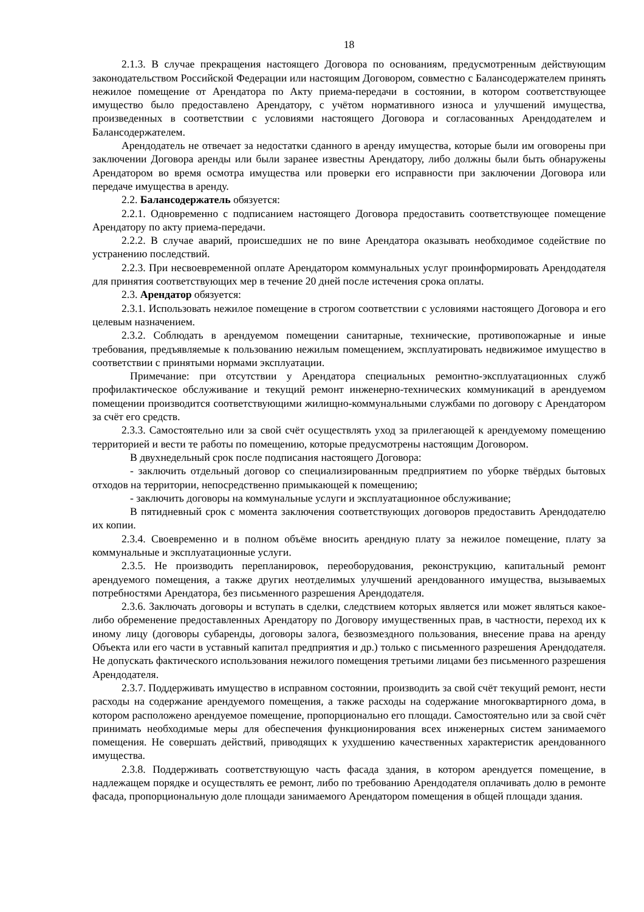18
2.1.3. В случае прекращения настоящего Договора по основаниям, предусмотренным действующим законодательством Российской Федерации или настоящим Договором, совместно с Балансодержателем принять нежилое помещение от Арендатора по Акту приема-передачи в состоянии, в котором соответствующее имущество было предоставлено Арендатору, с учётом нормативного износа и улучшений имущества, произведенных в соответствии с условиями настоящего Договора и согласованных Арендодателем и Балансодержателем.
Арендодатель не отвечает за недостатки сданного в аренду имущества, которые были им оговорены при заключении Договора аренды или были заранее известны Арендатору, либо должны были быть обнаружены Арендатором во время осмотра имущества или проверки его исправности при заключении Договора или передаче имущества в аренду.
2.2. Балансодержатель обязуется:
2.2.1. Одновременно с подписанием настоящего Договора предоставить соответствующее помещение Арендатору по акту приема-передачи.
2.2.2. В случае аварий, происшедших не по вине Арендатора оказывать необходимое содействие по устранению последствий.
2.2.3. При несвоевременной оплате Арендатором коммунальных услуг проинформировать Арендодателя для принятия соответствующих мер в течение 20 дней после истечения срока оплаты.
2.3. Арендатор обязуется:
2.3.1. Использовать нежилое помещение в строгом соответствии с условиями настоящего Договора и его целевым назначением.
2.3.2. Соблюдать в арендуемом помещении санитарные, технические, противопожарные и иные требования, предъявляемые к пользованию нежилым помещением, эксплуатировать недвижимое имущество в соответствии с принятыми нормами эксплуатации.
Примечание: при отсутствии у Арендатора специальных ремонтно-эксплуатационных служб профилактическое обслуживание и текущий ремонт инженерно-технических коммуникаций в арендуемом помещении производится соответствующими жилищно-коммунальными службами по договору с Арендатором за счёт его средств.
2.3.3. Самостоятельно или за свой счёт осуществлять уход за прилегающей к арендуемому помещению территорией и вести те работы по помещению, которые предусмотрены настоящим Договором.
В двухнедельный срок после подписания настоящего Договора:
- заключить отдельный договор со специализированным предприятием по уборке твёрдых бытовых отходов на территории, непосредственно примыкающей к помещению;
- заключить договоры на коммунальные услуги и эксплуатационное обслуживание;
В пятидневный срок с момента заключения соответствующих договоров предоставить Арендодателю их копии.
2.3.4. Своевременно и в полном объёме вносить арендную плату за нежилое помещение, плату за коммунальные и эксплуатационные услуги.
2.3.5. Не производить перепланировок, переоборудования, реконструкцию, капитальный ремонт арендуемого помещения, а также других неотделимых улучшений арендованного имущества, вызываемых потребностями Арендатора, без письменного разрешения Арендодателя.
2.3.6. Заключать договоры и вступать в сделки, следствием которых является или может являться какое-либо обременение предоставленных Арендатору по Договору имущественных прав, в частности, переход их к иному лицу (договоры субаренды, договоры залога, безвозмездного пользования, внесение права на аренду Объекта или его части в уставный капитал предприятия и др.) только с письменного разрешения Арендодателя. Не допускать фактического использования нежилого помещения третьими лицами без письменного разрешения Арендодателя.
2.3.7. Поддерживать имущество в исправном состоянии, производить за свой счёт текущий ремонт, нести расходы на содержание арендуемого помещения, а также расходы на содержание многоквартирного дома, в котором расположено арендуемое помещение, пропорционально его площади. Самостоятельно или за свой счёт принимать необходимые меры для обеспечения функционирования всех инженерных систем занимаемого помещения. Не совершать действий, приводящих к ухудшению качественных характеристик арендованного имущества.
2.3.8. Поддерживать соответствующую часть фасада здания, в котором арендуется помещение, в надлежащем порядке и осуществлять ее ремонт, либо по требованию Арендодателя оплачивать долю в ремонте фасада, пропорциональную доле площади занимаемого Арендатором помещения в общей площади здания.